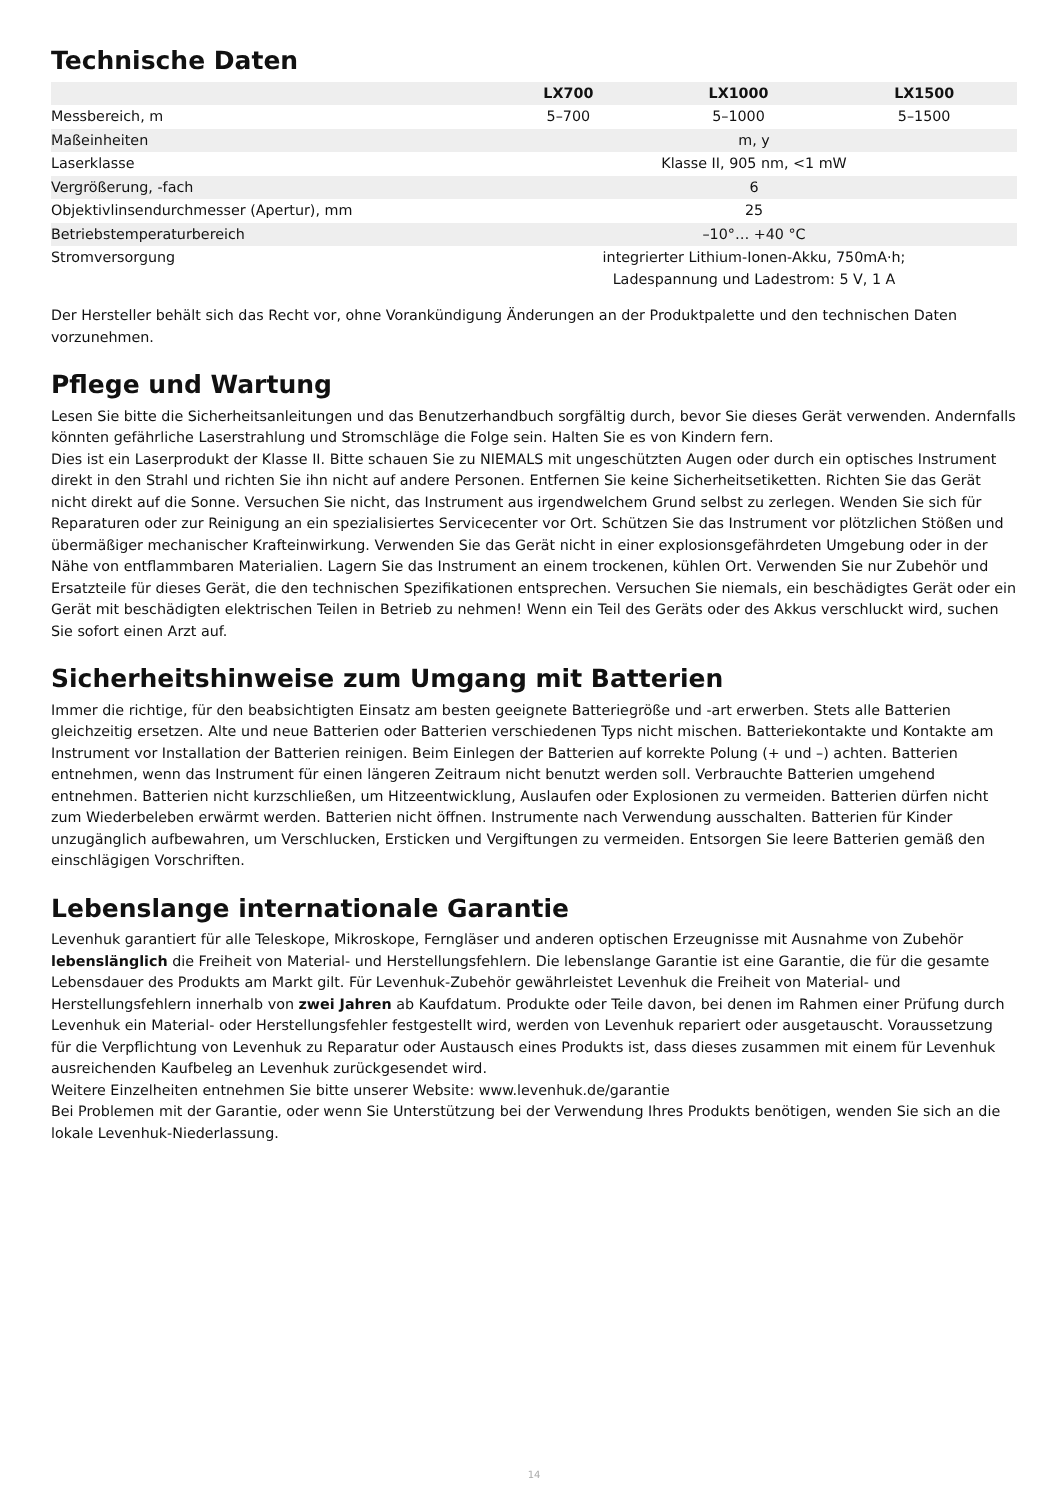Technische Daten
| | LX700 | LX1000 | LX1500 |
| --- | --- | --- | --- |
| Messbereich, m | 5–700 | 5–1000 | 5–1500 |
| Maßeinheiten | m, y | | |
| Laserklasse | Klasse II, 905 nm, <1 mW | | |
| Vergrößerung, -fach | 6 | | |
| Objektivlinsendurchmesser (Apertur), mm | 25 | | |
| Betriebstemperaturbereich | –10°… +40 °C | | |
| Stromversorgung | integrierter Lithium-Ionen-Akku, 750mA·h; Ladespannung und Ladestrom: 5 V, 1 A | | |
Der Hersteller behält sich das Recht vor, ohne Vorankündigung Änderungen an der Produktpalette und den technischen Daten vorzunehmen.
Pflege und Wartung
Lesen Sie bitte die Sicherheitsanleitungen und das Benutzerhandbuch sorgfältig durch, bevor Sie dieses Gerät verwenden. Andernfalls könnten gefährliche Laserstrahlung und Stromschläge die Folge sein. Halten Sie es von Kindern fern.
Dies ist ein Laserprodukt der Klasse II. Bitte schauen Sie zu NIEMALS mit ungeschützten Augen oder durch ein optisches Instrument direkt in den Strahl und richten Sie ihn nicht auf andere Personen. Entfernen Sie keine Sicherheitsetiketten. Richten Sie das Gerät nicht direkt auf die Sonne. Versuchen Sie nicht, das Instrument aus irgendwelchem Grund selbst zu zerlegen. Wenden Sie sich für Reparaturen oder zur Reinigung an ein spezialisiertes Servicecenter vor Ort. Schützen Sie das Instrument vor plötzlichen Stößen und übermäßiger mechanischer Krafteinwirkung. Verwenden Sie das Gerät nicht in einer explosionsgefährdeten Umgebung oder in der Nähe von entflammbaren Materialien. Lagern Sie das Instrument an einem trockenen, kühlen Ort. Verwenden Sie nur Zubehör und Ersatzteile für dieses Gerät, die den technischen Spezifikationen entsprechen. Versuchen Sie niemals, ein beschädigtes Gerät oder ein Gerät mit beschädigten elektrischen Teilen in Betrieb zu nehmen! Wenn ein Teil des Geräts oder des Akkus verschluckt wird, suchen Sie sofort einen Arzt auf.
Sicherheitshinweise zum Umgang mit Batterien
Immer die richtige, für den beabsichtigten Einsatz am besten geeignete Batteriegröße und -art erwerben. Stets alle Batterien gleichzeitig ersetzen. Alte und neue Batterien oder Batterien verschiedenen Typs nicht mischen. Batteriekontakte und Kontakte am Instrument vor Installation der Batterien reinigen. Beim Einlegen der Batterien auf korrekte Polung (+ und –) achten. Batterien entnehmen, wenn das Instrument für einen längeren Zeitraum nicht benutzt werden soll. Verbrauchte Batterien umgehend entnehmen. Batterien nicht kurzschließen, um Hitzeentwicklung, Auslaufen oder Explosionen zu vermeiden. Batterien dürfen nicht zum Wiederbeleben erwärmt werden. Batterien nicht öffnen. Instrumente nach Verwendung ausschalten. Batterien für Kinder unzugänglich aufbewahren, um Verschlucken, Ersticken und Vergiftungen zu vermeiden. Entsorgen Sie leere Batterien gemäß den einschlägigen Vorschriften.
Lebenslange internationale Garantie
Levenhuk garantiert für alle Teleskope, Mikroskope, Ferngläser und anderen optischen Erzeugnisse mit Ausnahme von Zubehör lebenslänglich die Freiheit von Material- und Herstellungsfehlern. Die lebenslange Garantie ist eine Garantie, die für die gesamte Lebensdauer des Produkts am Markt gilt. Für Levenhuk-Zubehör gewährleistet Levenhuk die Freiheit von Material- und Herstellungsfehlern innerhalb von zwei Jahren ab Kaufdatum. Produkte oder Teile davon, bei denen im Rahmen einer Prüfung durch Levenhuk ein Material- oder Herstellungsfehler festgestellt wird, werden von Levenhuk repariert oder ausgetauscht. Voraussetzung für die Verpflichtung von Levenhuk zu Reparatur oder Austausch eines Produkts ist, dass dieses zusammen mit einem für Levenhuk ausreichenden Kaufbeleg an Levenhuk zurückgesendet wird.
Weitere Einzelheiten entnehmen Sie bitte unserer Website: www.levenhuk.de/garantie
Bei Problemen mit der Garantie, oder wenn Sie Unterstützung bei der Verwendung Ihres Produkts benötigen, wenden Sie sich an die lokale Levenhuk-Niederlassung.
14